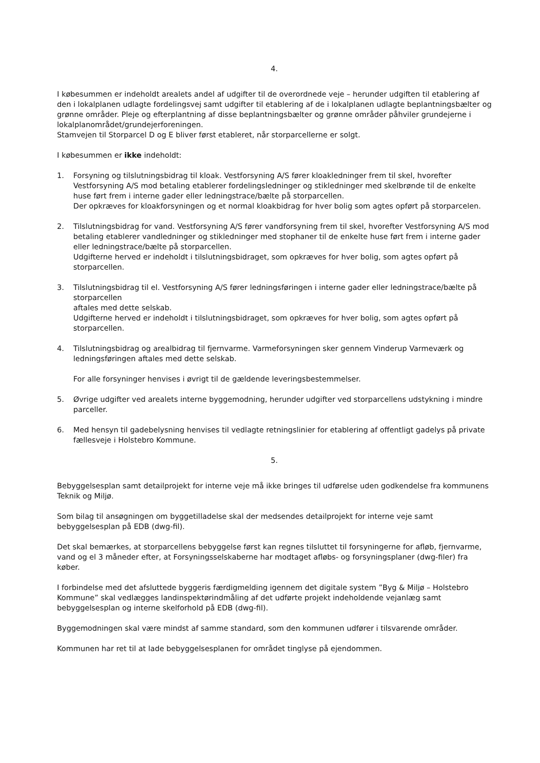4.
I købesummen er indeholdt arealets andel af udgifter til de overordnede veje – herunder udgiften til etablering af den i lokalplanen udlagte fordelingsvej samt udgifter til etablering af de i lokalplanen udlagte beplantningsbælter og grønne områder. Pleje og efterplantning af disse beplantningsbælter og grønne områder påhviler grundejerne i lokalplanområdet/grundejerforeningen.
Stamvejen til Storparcel D og E bliver først etableret, når storparcellerne er solgt.
I købesummen er ikke indeholdt:
1. Forsyning og tilslutningsbidrag til kloak. Vestforsyning A/S fører kloakledninger frem til skel, hvorefter Vestforsyning A/S mod betaling etablerer fordelingsledninger og stikledninger med skelbrønde til de enkelte huse ført frem i interne gader eller ledningstrace/bælte på storparcellen.
Der opkræves for kloakforsyningen og et normal kloakbidrag for hver bolig som agtes opført på storparcelen.
2. Tilslutningsbidrag for vand. Vestforsyning A/S fører vandforsyning frem til skel, hvorefter Vestforsyning A/S mod betaling etablerer vandledninger og stikledninger med stophaner til de enkelte huse ført frem i interne gader eller ledningstrace/bælte på storparcellen.
Udgifterne herved er indeholdt i tilslutningsbidraget, som opkræves for hver bolig, som agtes opført på storparcellen.
3. Tilslutningsbidrag til el. Vestforsyning A/S fører ledningsføringen i interne gader eller ledningstrace/bælte på storparcellen
aftales med dette selskab.
Udgifterne herved er indeholdt i tilslutningsbidraget, som opkræves for hver bolig, som agtes opført på storparcellen.
4. Tilslutningsbidrag og arealbidrag til fjernvarme. Varmeforsyningen sker gennem Vinderup Varmeværk og ledningsføringen aftales med dette selskab.
For alle forsyninger henvises i øvrigt til de gældende leveringsbestemmelser.
5. Øvrige udgifter ved arealets interne byggemodning, herunder udgifter ved storparcellens udstykning i mindre parceller.
6. Med hensyn til gadebelysning henvises til vedlagte retningslinier for etablering af offentligt gadelys på private fællesveje i Holstebro Kommune.
5.
Bebyggelsesplan samt detailprojekt for interne veje må ikke bringes til udførelse uden godkendelse fra kommunens Teknik og Miljø.
Som bilag til ansøgningen om byggetilladelse skal der medsendes detailprojekt for interne veje samt bebyggelsesplan på EDB (dwg-fil).
Det skal bemærkes, at storparcellens bebyggelse først kan regnes tilsluttet til forsyningerne for afløb, fjernvarme, vand og el 3 måneder efter, at Forsyningsselskaberne har modtaget afløbs- og forsyningsplaner (dwg-filer) fra køber.
I forbindelse med det afsluttede byggeris færdigmelding igennem det digitale system ”Byg & Miljø – Holstebro Kommune” skal vedlægges landinspektørindmåling af det udførte projekt indeholdende vejanlæg samt bebyggelsesplan og interne skelforhold på EDB (dwg-fil).
Byggemodningen skal være mindst af samme standard, som den kommunen udfører i tilsvarende områder.
Kommunen har ret til at lade bebyggelsesplanen for området tinglyse på ejendommen.